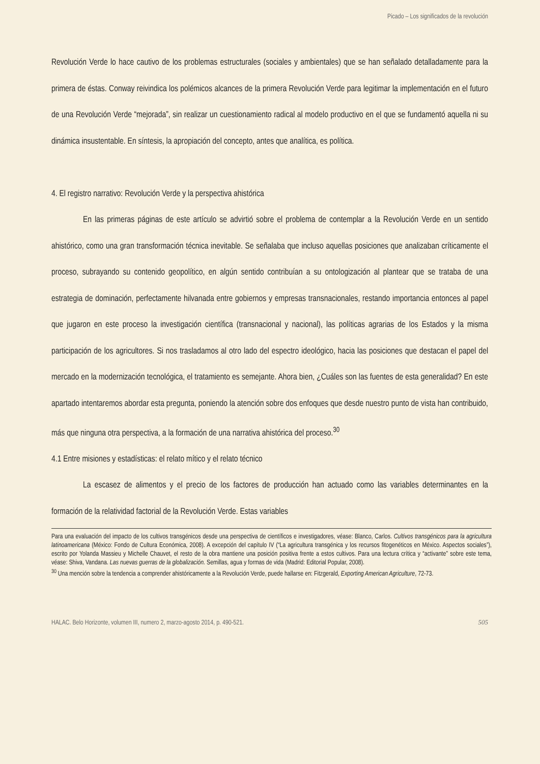Picado – Los significados de la revolución
Revolución Verde lo hace cautivo de los problemas estructurales (sociales y ambientales) que se han señalado detalladamente para la primera de éstas. Conway reivindica los polémicos alcances de la primera Revolución Verde para legitimar la implementación en el futuro de una Revolución Verde “mejorada”, sin realizar un cuestionamiento radical al modelo productivo en el que se fundamentó aquella ni su dinámica insustentable. En síntesis, la apropiación del concepto, antes que analítica, es política.
4. El registro narrativo: Revolución Verde y la perspectiva ahistórica
En las primeras páginas de este artículo se advirtió sobre el problema de contemplar a la Revolución Verde en un sentido ahistórico, como una gran transformación técnica inevitable. Se señalaba que incluso aquellas posiciones que analizaban críticamente el proceso, subrayando su contenido geopolítico, en algún sentido contribuían a su ontologización al plantear que se trataba de una estrategia de dominación, perfectamente hilvanada entre gobiernos y empresas transnacionales, restando importancia entonces al papel que jugaron en este proceso la investigación científica (transnacional y nacional), las políticas agrarias de los Estados y la misma participación de los agricultores. Si nos trasladamos al otro lado del espectro ideológico, hacia las posiciones que destacan el papel del mercado en la modernización tecnológica, el tratamiento es semejante. Ahora bien, ¿Cuáles son las fuentes de esta generalidad? En este apartado intentaremos abordar esta pregunta, poniendo la atención sobre dos enfoques que desde nuestro punto de vista han contribuido, más que ninguna otra perspectiva, a la formación de una narrativa ahistórica del proceso.<sup>30</sup>
4.1 Entre misiones y estadísticas: el relato mítico y el relato técnico
La escasez de alimentos y el precio de los factores de producción han actuado como las variables determinantes en la formación de la relatividad factorial de la Revolución Verde. Estas variables
Para una evaluación del impacto de los cultivos transgénicos desde una perspectiva de científicos e investigadores, véase: Blanco, Carlos. Cultivos transgénicos para la agricultura latinoamericana (México: Fondo de Cultura Económica, 2008). A excepción del capítulo IV (“La agricultura transgénica y los recursos fitogenéticos en México. Aspectos sociales”), escrito por Yolanda Massieu y Michelle Chauvet, el resto de la obra mantiene una posición positiva frente a estos cultivos. Para una lectura crítica y “activante” sobre este tema, véase: Shiva, Vandana. Las nuevas guerras de la globalización. Semillas, agua y formas de vida (Madrid: Editorial Popular, 2008).
<sup>30</sup> Una mención sobre la tendencia a comprender ahistóricamente a la Revolución Verde, puede hallarse en: Fitzgerald, Exporting American Agriculture, 72-73.
HALAC. Belo Horizonte, volumen III, numero 2, marzo-agosto 2014, p. 490-521. 505